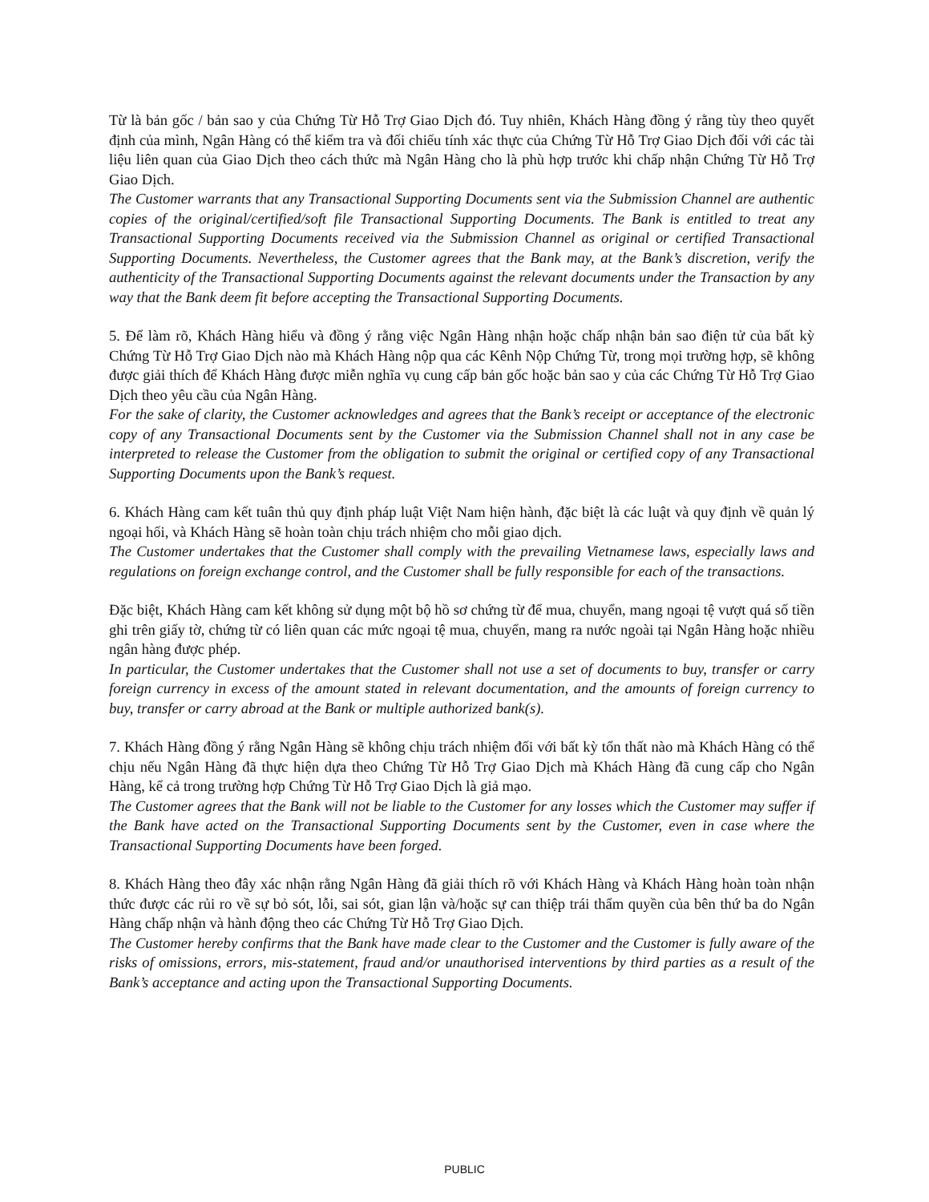Từ là bản gốc / bản sao y của Chứng Từ Hỗ Trợ Giao Dịch đó. Tuy nhiên, Khách Hàng đồng ý rằng tùy theo quyết định của mình, Ngân Hàng có thể kiểm tra và đối chiếu tính xác thực của Chứng Từ Hỗ Trợ Giao Dịch đối với các tài liệu liên quan của Giao Dịch theo cách thức mà Ngân Hàng cho là phù hợp trước khi chấp nhận Chứng Từ Hỗ Trợ Giao Dịch.
The Customer warrants that any Transactional Supporting Documents sent via the Submission Channel are authentic copies of the original/certified/soft file Transactional Supporting Documents. The Bank is entitled to treat any Transactional Supporting Documents received via the Submission Channel as original or certified Transactional Supporting Documents. Nevertheless, the Customer agrees that the Bank may, at the Bank’s discretion, verify the authenticity of the Transactional Supporting Documents against the relevant documents under the Transaction by any way that the Bank deem fit before accepting the Transactional Supporting Documents.
5. Để làm rõ, Khách Hàng hiểu và đồng ý rằng việc Ngân Hàng nhận hoặc chấp nhận bản sao điện tử của bất kỳ Chứng Từ Hỗ Trợ Giao Dịch nào mà Khách Hàng nộp qua các Kênh Nộp Chứng Từ, trong mọi trường hợp, sẽ không được giải thích để Khách Hàng được miễn nghĩa vụ cung cấp bản gốc hoặc bản sao y của các Chứng Từ Hỗ Trợ Giao Dịch theo yêu cầu của Ngân Hàng.
For the sake of clarity, the Customer acknowledges and agrees that the Bank’s receipt or acceptance of the electronic copy of any Transactional Documents sent by the Customer via the Submission Channel shall not in any case be interpreted to release the Customer from the obligation to submit the original or certified copy of any Transactional Supporting Documents upon the Bank’s request.
6. Khách Hàng cam kết tuân thủ quy định pháp luật Việt Nam hiện hành, đặc biệt là các luật và quy định về quản lý ngoại hối, và Khách Hàng sẽ hoàn toàn chịu trách nhiệm cho mỗi giao dịch.
The Customer undertakes that the Customer shall comply with the prevailing Vietnamese laws, especially laws and regulations on foreign exchange control, and the Customer shall be fully responsible for each of the transactions.
Đặc biệt, Khách Hàng cam kết không sử dụng một bộ hồ sơ chứng từ để mua, chuyển, mang ngoại tệ vượt quá số tiền ghi trên giấy tờ, chứng từ có liên quan các mức ngoại tệ mua, chuyển, mang ra nước ngoài tại Ngân Hàng hoặc nhiều ngân hàng được phép.
In particular, the Customer undertakes that the Customer shall not use a set of documents to buy, transfer or carry foreign currency in excess of the amount stated in relevant documentation, and the amounts of foreign currency to buy, transfer or carry abroad at the Bank or multiple authorized bank(s).
7. Khách Hàng đồng ý rằng Ngân Hàng sẽ không chịu trách nhiệm đối với bất kỳ tổn thất nào mà Khách Hàng có thể chịu nếu Ngân Hàng đã thực hiện dựa theo Chứng Từ Hỗ Trợ Giao Dịch mà Khách Hàng đã cung cấp cho Ngân Hàng, kể cả trong trường hợp Chứng Từ Hỗ Trợ Giao Dịch là giả mạo.
The Customer agrees that the Bank will not be liable to the Customer for any losses which the Customer may suffer if the Bank have acted on the Transactional Supporting Documents sent by the Customer, even in case where the Transactional Supporting Documents have been forged.
8. Khách Hàng theo đây xác nhận rằng Ngân Hàng đã giải thích rõ với Khách Hàng và Khách Hàng hoàn toàn nhận thức được các rủi ro về sự bỏ sót, lỗi, sai sót, gian lận và/hoặc sự can thiệp trái thẩm quyền của bên thứ ba do Ngân Hàng chấp nhận và hành động theo các Chứng Từ Hỗ Trợ Giao Dịch.
The Customer hereby confirms that the Bank have made clear to the Customer and the Customer is fully aware of the risks of omissions, errors, mis-statement, fraud and/or unauthorised interventions by third parties as a result of the Bank’s acceptance and acting upon the Transactional Supporting Documents.
PUBLIC